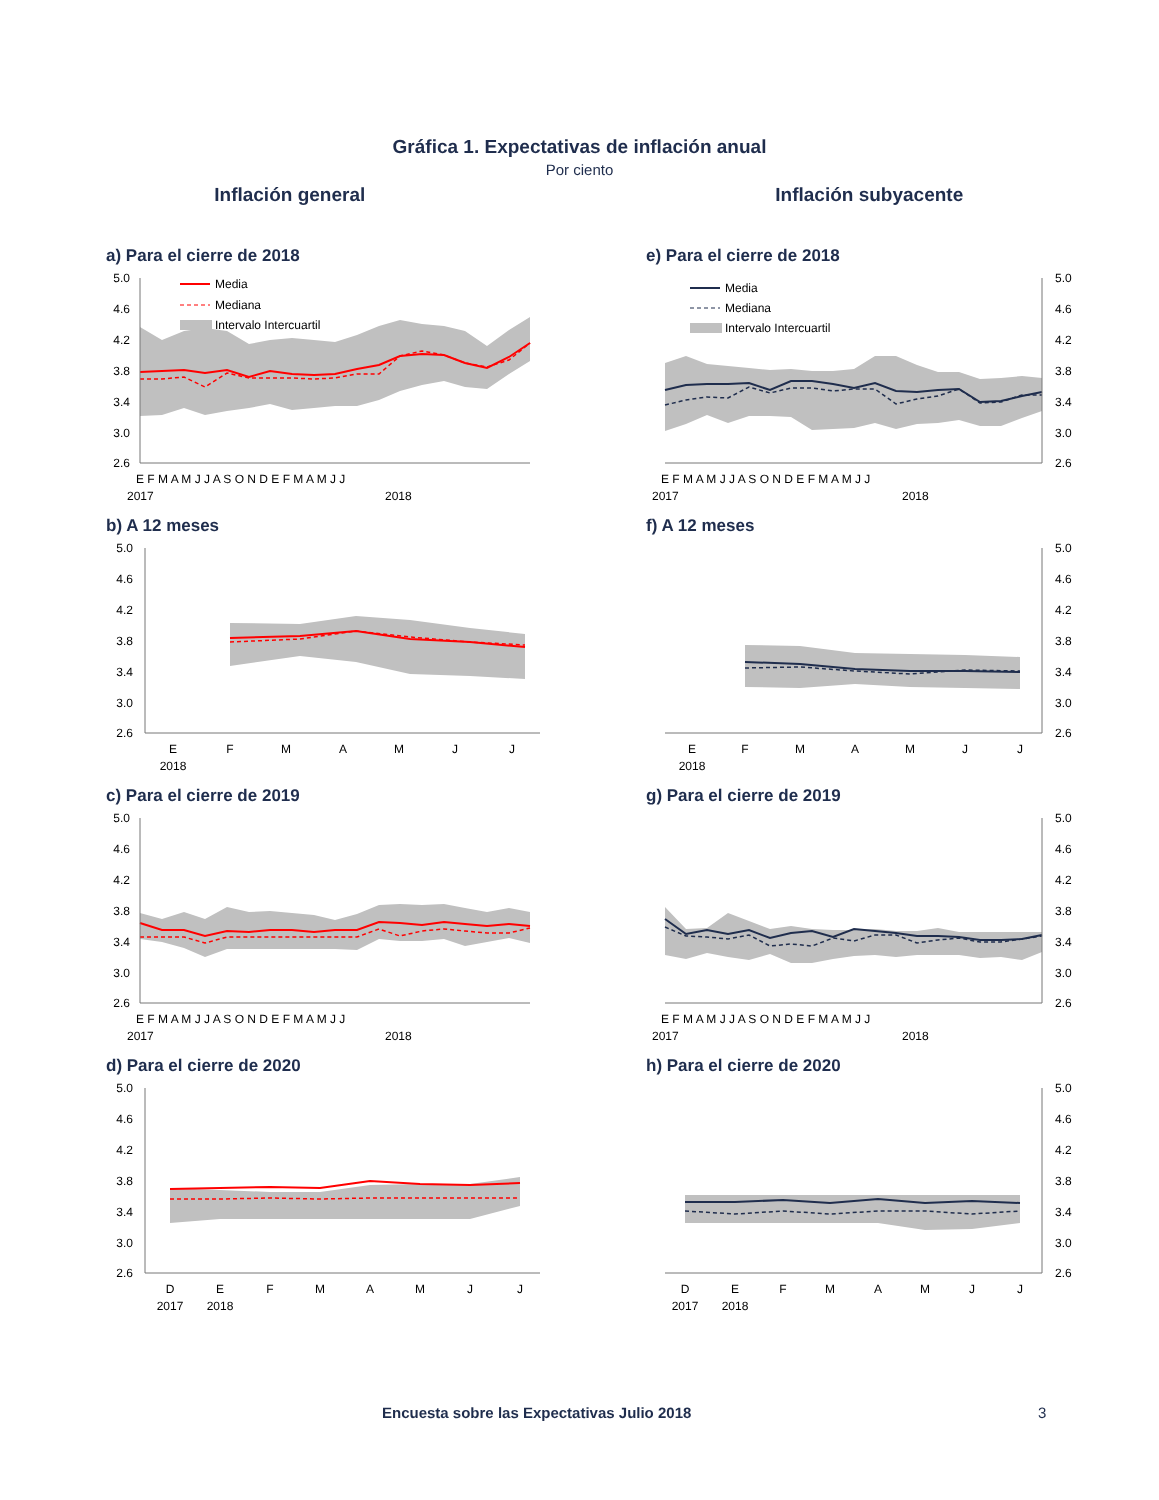Gráfica 1. Expectativas de inflación anual
Por ciento
Inflación general Inflación subyacente
a) Para el cierre de 2018
Media
Mediana
Intervalo Intercuartil
5.0
4.6
4.2
3.8
3.4
3.0
2.6
E F M A M J J A S O N D E F M A M J J
2017
2018
e) Para el cierre de 2018
Media
Mediana
Intervalo Intercuartil
5.0
4.6
4.2
3.8
3.4
3.0
2.6
E F M A M J J A S O N D E F M A M J J
2017
2018
b) A 12 meses
5.0
4.6
4.2
3.8
3.4
3.0
2.6
E
F
M
A
M
J
J
2018
f) A 12 meses
5.0
4.6
4.2
3.8
3.4
3.0
2.6
E
F
M
A
M
J
J
2018
c) Para el cierre de 2019
5.0
4.6
4.2
3.8
3.4
3.0
2.6
E F M A M J J A S O N D E F M A M J J
2017
2018
g) Para el cierre de 2019
5.0
4.6
4.2
3.8
3.4
3.0
2.6
E F M A M J J A S O N D E F M A M J J
2017
2018
d) Para el cierre de 2020
5.0
4.6
4.2
3.8
3.4
3.0
2.6
D
E
F
M
A
M
J
J
2017
2018
h) Para el cierre de 2020
5.0
4.6
4.2
3.8
3.4
3.0
2.6
D
E
F
M
A
M
J
J
2017
2018
Encuesta sobre las Expectativas Julio 2018 3